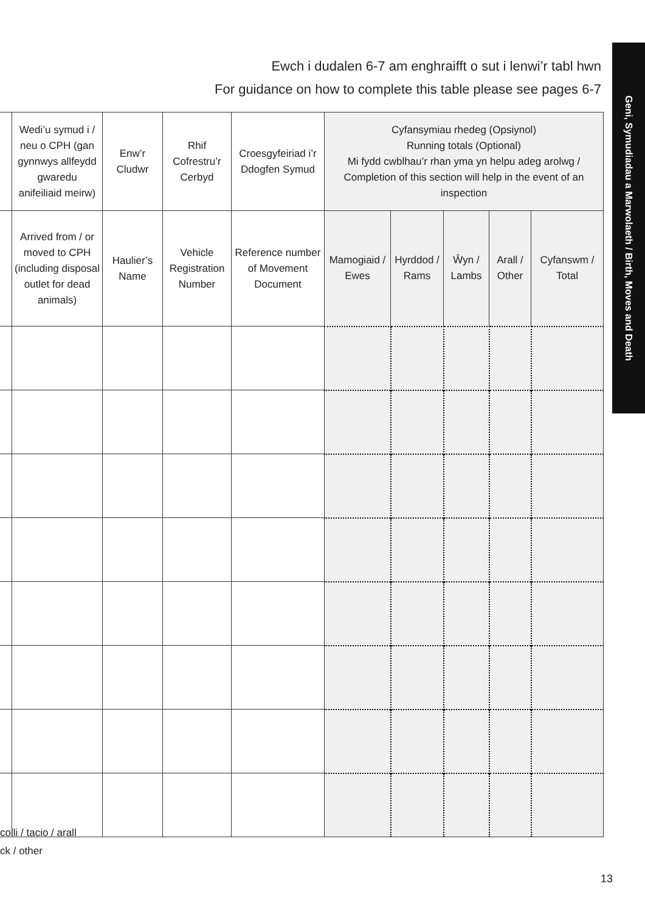Ewch i dudalen 6-7 am enghraifft o sut i lenwi’r tabl hwn
For guidance on how to complete this table please see pages 6-7
Geni, Symudiadau a Marwolaeth / Birth, Moves and Death
| | Wedi’u symud i / neu o CPH (gan gynnwys allfeydd gwaredu anifeiliaid meirw) | Enw’r Cludwr | Rhif Cofrestru’r Cerbyd | Croesgyfeiriad i’r Ddogfen Symud | Cyfansymiau rhedeg (Opsiynol) Running totals (Optional) Mi fydd cwblhau’r rhan yma yn helpu adeg arolwg / Completion of this section will help in the event of an inspection | | | | |
| --- | --- | --- | --- | --- | --- | --- | --- | --- | --- |
| | Arrived from / or moved to CPH (including disposal outlet for dead animals) | Haulier’s Name | Vehicle Registration Number | Reference number of Movement Document | Mamogiaid / Ewes | Hyrddod / Rams | Ŵyn / Lambs | Arall / Other | Cyfanswm / Total |
colli / tacio / arall
ck / other
13